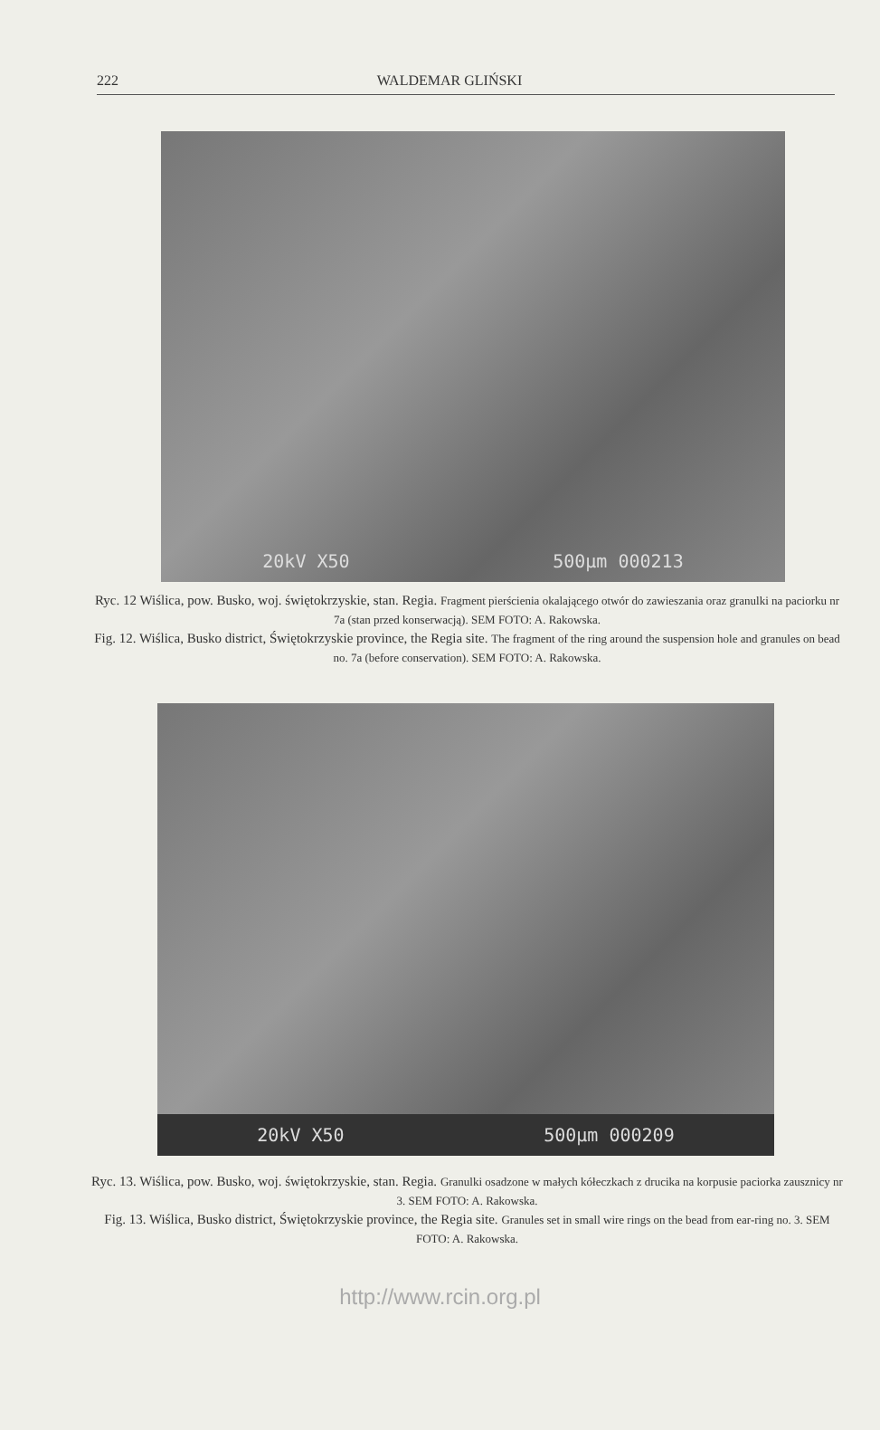222 WALDEMAR GLIŃSKI
20kV X50 500µm 000213
Ryc. 12 Wiślica, pow. Busko, woj. świętokrzyskie, stan. Regia. Fragment pierścienia okalającego otwór do zawieszania oraz granulki na paciorku nr 7a (stan przed konserwacją). SEM FOTO: A. Rakowska.
Fig. 12. Wiślica, Busko district, Świętokrzyskie province, the Regia site. The fragment of the ring around the suspension hole and granules on bead no. 7a (before conservation). SEM FOTO: A. Rakowska.
20kV X50 500µm 000209
Ryc. 13. Wiślica, pow. Busko, woj. świętokrzyskie, stan. Regia. Granulki osadzone w małych kółeczkach z drucika na korpusie paciorka zausznicy nr 3. SEM FOTO: A. Rakowska.
Fig. 13. Wiślica, Busko district, Świętokrzyskie province, the Regia site. Granules set in small wire rings on the bead from ear-ring no. 3. SEM FOTO: A. Rakowska.
http://www.rcin.org.pl